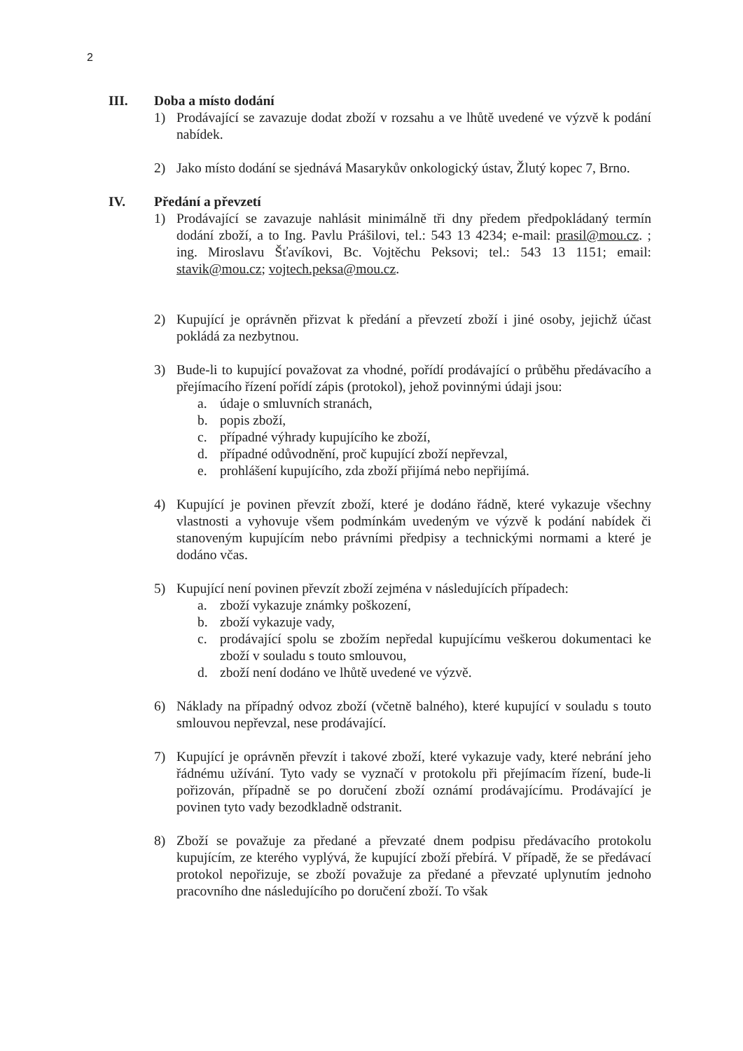2
III. Doba a místo dodání
1) Prodávající se zavazuje dodat zboží v rozsahu a ve lhůtě uvedené ve výzvě k podání nabídek.
2) Jako místo dodání se sjednává Masarykův onkologický ústav, Žlutý kopec 7, Brno.
IV. Předání a převzetí
1) Prodávající se zavazuje nahlásit minimálně tři dny předem předpokládaný termín dodání zboží, a to Ing. Pavlu Prášilovi, tel.: 543 13 4234; e-mail: prasil@mou.cz. ; ing. Miroslavu Šťavíkovi, Bc. Vojtěchu Peksovi; tel.: 543 13 1151; email: stavik@mou.cz; vojtech.peksa@mou.cz.
2) Kupující je oprávněn přizvat k předání a převzetí zboží i jiné osoby, jejichž účast pokládá za nezbytnou.
3) Bude-li to kupující považovat za vhodné, pořídí prodávající o průběhu předávacího a přejímacího řízení pořídí zápis (protokol), jehož povinnými údaji jsou:
a. údaje o smluvních stranách,
b. popis zboží,
c. případné výhrady kupujícího ke zboží,
d. případné odůvodnění, proč kupující zboží nepřevzal,
e. prohlášení kupujícího, zda zboží přijímá nebo nepřijímá.
4) Kupující je povinen převzít zboží, které je dodáno řádně, které vykazuje všechny vlastnosti a vyhovuje všem podmínkám uvedeným ve výzvě k podání nabídek či stanoveným kupujícím nebo právními předpisy a technickými normami a které je dodáno včas.
5) Kupující není povinen převzít zboží zejména v následujících případech:
a. zboží vykazuje známky poškození,
b. zboží vykazuje vady,
c. prodávající spolu se zbožím nepředal kupujícímu veškerou dokumentaci ke zboží v souladu s touto smlouvou,
d. zboží není dodáno ve lhůtě uvedené ve výzvě.
6) Náklady na případný odvoz zboží (včetně balného), které kupující v souladu s touto smlouvou nepřevzal, nese prodávající.
7) Kupující je oprávněn převzít i takové zboží, které vykazuje vady, které nebrání jeho řádnému užívání. Tyto vady se vyznačí v protokolu při přejímacím řízení, bude-li pořizován, případně se po doručení zboží oznámí prodávajícímu. Prodávající je povinen tyto vady bezodkladně odstranit.
8) Zboží se považuje za předané a převzaté dnem podpisu předávacího protokolu kupujícím, ze kterého vyplývá, že kupující zboží přebírá. V případě, že se předávací protokol nepořizuje, se zboží považuje za předané a převzaté uplynutím jednoho pracovního dne následujícího po doručení zboží. To však